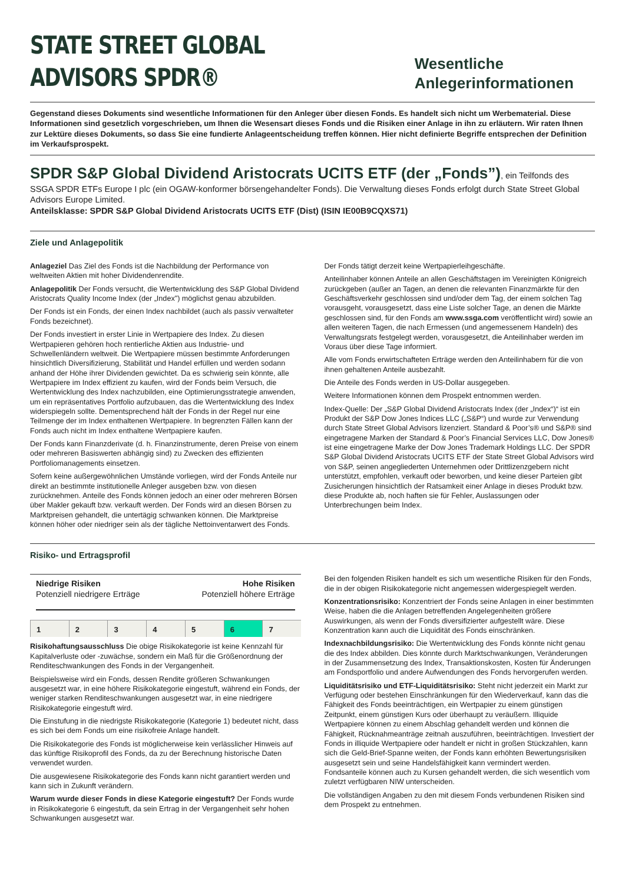STATE STREET GLOBAL ADVISORS SPDR®
Wesentliche Anlegerinformationen
Gegenstand dieses Dokuments sind wesentliche Informationen für den Anleger über diesen Fonds. Es handelt sich nicht um Werbematerial. Diese Informationen sind gesetzlich vorgeschrieben, um Ihnen die Wesensart dieses Fonds und die Risiken einer Anlage in ihn zu erläutern. Wir raten Ihnen zur Lektüre dieses Dokuments, so dass Sie eine fundierte Anlageentscheidung treffen können. Hier nicht definierte Begriffe entsprechen der Definition im Verkaufsprospekt.
SPDR S&P Global Dividend Aristocrats UCITS ETF (der „Fonds”), ein Teilfonds des SSGA SPDR ETFs Europe I plc (ein OGAW-konformer börsengehandelter Fonds). Die Verwaltung dieses Fonds erfolgt durch State Street Global Advisors Europe Limited.
Anteilsklasse: SPDR S&P Global Dividend Aristocrats UCITS ETF (Dist) (ISIN IE00B9CQXS71)
Ziele und Anlagepolitik
Anlageziel Das Ziel des Fonds ist die Nachbildung der Performance von weltweiten Aktien mit hoher Dividendenrendite.
Anlagepolitik Der Fonds versucht, die Wertentwicklung des S&P Global Dividend Aristocrats Quality Income Index (der „Index") möglichst genau abzubilden.
Der Fonds ist ein Fonds, der einen Index nachbildet (auch als passiv verwalteter Fonds bezeichnet).
Der Fonds investiert in erster Linie in Wertpapiere des Index. Zu diesen Wertpapieren gehören hoch rentierliche Aktien aus Industrie- und Schwellenländern weltweit. Die Wertpapiere müssen bestimmte Anforderungen hinsichtlich Diversifizierung, Stabilität und Handel erfüllen und werden sodann anhand der Höhe ihrer Dividenden gewichtet. Da es schwierig sein könnte, alle Wertpapiere im Index effizient zu kaufen, wird der Fonds beim Versuch, die Wertentwicklung des Index nachzubilden, eine Optimierungsstrategie anwenden, um ein repräsentatives Portfolio aufzubauen, das die Wertentwicklung des Index widerspiegeln sollte. Dementsprechend hält der Fonds in der Regel nur eine Teilmenge der im Index enthaltenen Wertpapiere. In begrenzten Fällen kann der Fonds auch nicht im Index enthaltene Wertpapiere kaufen.
Der Fonds kann Finanzderivate (d. h. Finanzinstrumente, deren Preise von einem oder mehreren Basiswerten abhängig sind) zu Zwecken des effizienten Portfoliomanagements einsetzen.
Sofern keine außergewöhnlichen Umstände vorliegen, wird der Fonds Anteile nur direkt an bestimmte institutionelle Anleger ausgeben bzw. von diesen zurücknehmen. Anteile des Fonds können jedoch an einer oder mehreren Börsen über Makler gekauft bzw. verkauft werden. Der Fonds wird an diesen Börsen zu Marktpreisen gehandelt, die untertägig schwanken können. Die Marktpreise können höher oder niedriger sein als der tägliche Nettoinventarwert des Fonds.
Der Fonds tätigt derzeit keine Wertpapierleihgeschäfte.
Anteilinhaber können Anteile an allen Geschäftstagen im Vereinigten Königreich zurückgeben (außer an Tagen, an denen die relevanten Finanzmärkte für den Geschäftsverkehr geschlossen sind und/oder dem Tag, der einem solchen Tag vorausgeht, vorausgesetzt, dass eine Liste solcher Tage, an denen die Märkte geschlossen sind, für den Fonds am www.ssga.com veröffentlicht wird) sowie an allen weiteren Tagen, die nach Ermessen (und angemessenem Handeln) des Verwaltungsrats festgelegt werden, vorausgesetzt, die Anteilinhaber werden im Voraus über diese Tage informiert.
Alle vom Fonds erwirtschafteten Erträge werden den Anteilinhabern für die von ihnen gehaltenen Anteile ausbezahlt.
Die Anteile des Fonds werden in US-Dollar ausgegeben.
Weitere Informationen können dem Prospekt entnommen werden.
Index-Quelle: Der „S&P Global Dividend Aristocrats Index (der „Index“)“ ist ein Produkt der S&P Dow Jones Indices LLC („S&P“) und wurde zur Verwendung durch State Street Global Advisors lizenziert. Standard & Poor’s® und S&P® sind eingetragene Marken der Standard & Poor’s Financial Services LLC, Dow Jones® ist eine eingetragene Marke der Dow Jones Trademark Holdings LLC. Der SPDR S&P Global Dividend Aristocrats UCITS ETF der State Street Global Advisors wird von S&P, seinen angegliederten Unternehmen oder Drittlizenzgebern nicht unterstützt, empfohlen, verkauft oder beworben, und keine dieser Parteien gibt Zusicherungen hinsichtlich der Ratsamkeit einer Anlage in dieses Produkt bzw. diese Produkte ab, noch haften sie für Fehler, Auslassungen oder Unterbrechungen beim Index.
Risiko- und Ertragsprofil
Niedrige Risiken
Potenziell niedrigere Erträge
Hohe Risiken
Potenziell höhere Erträge
| 1 | 2 | 3 | 4 | 5 | 6 | 7 |
Risikohaftungsausschluss Die obige Risikokategorie ist keine Kennzahl für Kapitalverluste oder -zuwächse, sondern ein Maß für die Größenordnung der Renditeschwankungen des Fonds in der Vergangenheit.
Beispielsweise wird ein Fonds, dessen Rendite größeren Schwankungen ausgesetzt war, in eine höhere Risikokategorie eingestuft, während ein Fonds, der weniger starken Renditeschwankungen ausgesetzt war, in eine niedrigere Risikokategorie eingestuft wird.
Die Einstufung in die niedrigste Risikokategorie (Kategorie 1) bedeutet nicht, dass es sich bei dem Fonds um eine risikofreie Anlage handelt.
Die Risikokategorie des Fonds ist möglicherweise kein verlässlicher Hinweis auf das künftige Risikoprofil des Fonds, da zu der Berechnung historische Daten verwendet wurden.
Die ausgewiesene Risikokategorie des Fonds kann nicht garantiert werden und kann sich in Zukunft verändern.
Warum wurde dieser Fonds in diese Kategorie eingestuft? Der Fonds wurde in Risikokategorie 6 eingestuft, da sein Ertrag in der Vergangenheit sehr hohen Schwankungen ausgesetzt war.
Bei den folgenden Risiken handelt es sich um wesentliche Risiken für den Fonds, die in der obigen Risikokategorie nicht angemessen widergespiegelt werden.
Konzentrationsrisiko: Konzentriert der Fonds seine Anlagen in einer bestimmten Weise, haben die die Anlagen betreffenden Angelegenheiten größere Auswirkungen, als wenn der Fonds diversifizierter aufgestellt wäre. Diese Konzentration kann auch die Liquidität des Fonds einschränken.
Indexnachbildungsrisiko: Die Wertentwicklung des Fonds könnte nicht genau die des Index abbilden. Dies könnte durch Marktschwankungen, Veränderungen in der Zusammensetzung des Index, Transaktionskosten, Kosten für Änderungen am Fondsportfolio und andere Aufwendungen des Fonds hervorgerufen werden.
Liquiditätsrisiko und ETF-Liquiditätsrisiko: Steht nicht jederzeit ein Markt zur Verfügung oder bestehen Einschränkungen für den Wiederverkauf, kann das die Fähigkeit des Fonds beeinträchtigen, ein Wertpapier zu einem günstigen Zeitpunkt, einem günstigen Kurs oder überhaupt zu veräußern. Illiquide Wertpapiere können zu einem Abschlag gehandelt werden und können die Fähigkeit, Rücknahmeanträge zeitnah auszuführen, beeinträchtigen. Investiert der Fonds in illiquide Wertpapiere oder handelt er nicht in großen Stückzahlen, kann sich die Geld-Brief-Spanne weiten, der Fonds kann erhöhten Bewertungsrisiken ausgesetzt sein und seine Handelsfähigkeit kann vermindert werden. Fondsanteile können auch zu Kursen gehandelt werden, die sich wesentlich vom zuletzt verfügbaren NIW unterscheiden.
Die vollständigen Angaben zu den mit diesem Fonds verbundenen Risiken sind dem Prospekt zu entnehmen.